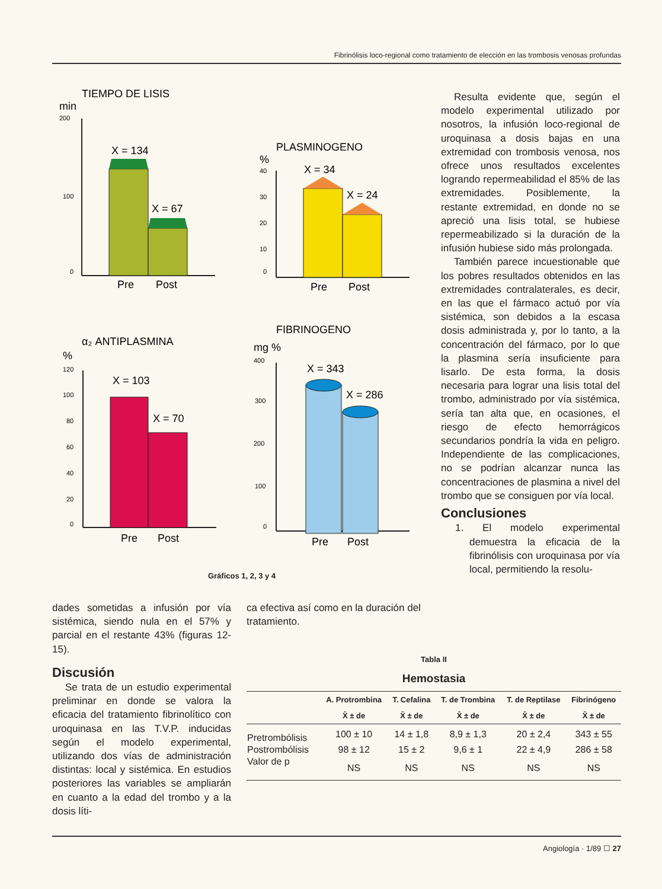Fibrinólisis loco-regional como tratamiento de elección en las trombosis venosas profundas
TIEMPO DE LISIS
min
200
100
0
X = 134
X = 67
Pre
Post
PLASMINOGENO
%
40
30
20
10
0
X = 34
X = 24
Pre
Post
α₂ ANTIPLASMINA
%
120
100
80
60
40
20
0
X = 103
X = 70
Pre
Post
FIBRINOGENO
mg %
400
300
200
100
0
X = 343
X = 286
Pre
Post
Gráficos 1, 2, 3 y 4
Resulta evidente que, según el modelo experimental utilizado por nosotros, la infusión loco-regional de uroquinasa a dosis bajas en una extremidad con trombosis venosa, nos ofrece unos resultados excelentes logrando repermeabilidad el 85% de las extremidades. Posiblemente, la restante extremidad, en donde no se apreció una lisis total, se hubiese repermeabilizado si la duración de la infusión hubiese sido más prolongada.
También parece incuestionable que los pobres resultados obtenidos en las extremidades contralaterales, es decir, en las que el fármaco actuó por vía sistémica, son debidos a la escasa dosis administrada y, por lo tanto, a la concentración del fármaco, por lo que la plasmina sería insuficiente para lisarlo. De esta forma, la dosis necesaria para lograr una lisis total del trombo, administrado por vía sistémica, sería tan alta que, en ocasiones, el riesgo de efecto hemorrágicos secundarios pondría la vida en peligro. Independiente de las complicaciones, no se podrían alcanzar nunca las concentraciones de plasmina a nivel del trombo que se consiguen por vía local.
Conclusiones
1. El modelo experimental demuestra la eficacia de la fibrinólisis con uroquinasa por vía local, permitiendo la resolu-
dades sometidas a infusión por vía sistémica, siendo nula en el 57% y parcial en el restante 43% (figuras 12-15).
Discusión
Se trata de un estudio experimental preliminar en donde se valora la eficacia del tratamiento fibrinolítico con uroquinasa en las T.V.P. inducidas según el modelo experimental, utilizando dos vías de administración distintas: local y sistémica. En estudios posteriores las variables se ampliarán en cuanto a la edad del trombo y a la dosis líti-
ca efectiva así como en la duración del tratamiento.
Tabla II
Hemostasia
| | A. Protrombina | T. Cefalina | T. de Trombina | T. de Reptilase | Fibrinógeno |
| --- | --- | --- | --- | --- | --- |
| | X̄ ± de | X̄ ± de | X̄ ± de | X̄ ± de | X̄ ± de |
| Pretrombólisis | 100 ± 10 | 14 ± 1,8 | 8,9 ± 1,3 | 20 ± 2,4 | 343 ± 55 |
| Postrombólisis | 98 ± 12 | 15 ± 2 | 9,6 ± 1 | 22 ± 4,9 | 286 ± 58 |
| Valor de p | NS | NS | NS | NS | NS |
Angiología · 1/89 ☐ 27